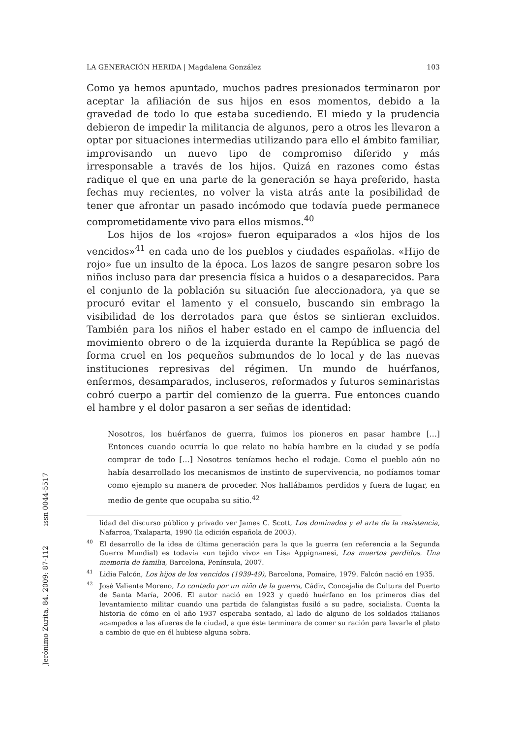LA GENERACIÓN HERIDA | Magdalena González 103
Como ya hemos apuntado, muchos padres presionados terminaron por aceptar la afiliación de sus hijos en esos momentos, debido a la gravedad de todo lo que estaba sucediendo. El miedo y la prudencia debieron de impedir la militancia de algunos, pero a otros les llevaron a optar por situaciones intermedias utilizando para ello el ámbito familiar, improvisando un nuevo tipo de compromiso diferido y más irresponsable a través de los hijos. Quizá en razones como éstas radique el que en una parte de la generación se haya preferido, hasta fechas muy recientes, no volver la vista atrás ante la posibilidad de tener que afrontar un pasado incómodo que todavía puede permanece comprometidamente vivo para ellos mismos.<sup>40</sup>
Los hijos de los «rojos» fueron equiparados a «los hijos de los vencidos»<sup>41</sup> en cada uno de los pueblos y ciudades españolas. «Hijo de rojo» fue un insulto de la época. Los lazos de sangre pesaron sobre los niños incluso para dar presencia física a huidos o a desaparecidos. Para el conjunto de la población su situación fue aleccionadora, ya que se procuró evitar el lamento y el consuelo, buscando sin embrago la visibilidad de los derrotados para que éstos se sintieran excluidos. También para los niños el haber estado en el campo de influencia del movimiento obrero o de la izquierda durante la República se pagó de forma cruel en los pequeños submundos de lo local y de las nuevas instituciones represivas del régimen. Un mundo de huérfanos, enfermos, desamparados, incluseros, reformados y futuros seminaristas cobró cuerpo a partir del comienzo de la guerra. Fue entonces cuando el hambre y el dolor pasaron a ser señas de identidad:
Nosotros, los huérfanos de guerra, fuimos los pioneros en pasar hambre […] Entonces cuando ocurría lo que relato no había hambre en la ciudad y se podía comprar de todo […] Nosotros teníamos hecho el rodaje. Como el pueblo aún no había desarrollado los mecanismos de instinto de supervivencia, no podíamos tomar como ejemplo su manera de proceder. Nos hallábamos perdidos y fuera de lugar, en medio de gente que ocupaba su sitio.<sup>42</sup>
lidad del discurso público y privado ver James C. Scott, Los dominados y el arte de la resistencia, Nafarroa, Txalaparta, 1990 (la edición española de 2003).
<sup>40</sup> El desarrollo de la idea de última generación para la que la guerra (en referencia a la Segunda Guerra Mundial) es todavía «un tejido vivo» en Lisa Appignanesi, Los muertos perdidos. Una memoria de familia, Barcelona, Península, 2007.
<sup>41</sup> Lidia Falcón, Los hijos de los vencidos (1939-49), Barcelona, Pomaire, 1979. Falcón nació en 1935.
<sup>42</sup> José Valiente Moreno, Lo contado por un niño de la guerra, Cádiz, Concejalía de Cultura del Puerto de Santa María, 2006. El autor nació en 1923 y quedó huérfano en los primeros días del levantamiento militar cuando una partida de falangistas fusiló a su padre, socialista. Cuenta la historia de cómo en el año 1937 esperaba sentado, al lado de alguno de los soldados italianos acampados a las afueras de la ciudad, a que éste terminara de comer su ración para lavarle el plato a cambio de que en él hubiese alguna sobra.
Jerónimo Zurita, 84. 2009: 87-112 issn 0044-5517